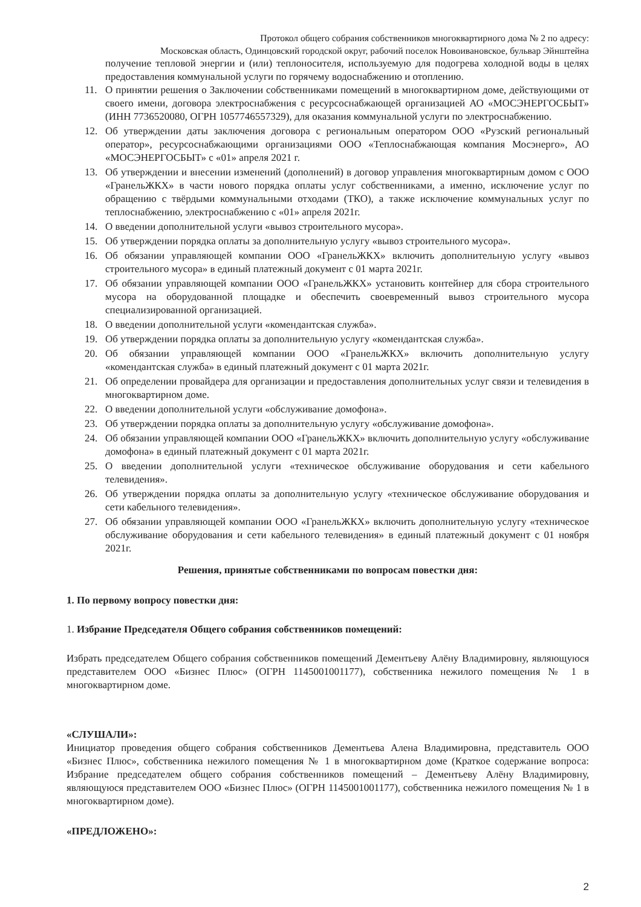Протокол общего собрания собственников многоквартирного дома № 2 по адресу:
Московская область, Одинцовский городской округ, рабочий поселок Новоивановское, бульвар Эйнштейна
получение тепловой энергии и (или) теплоносителя, используемую для подогрева холодной воды в целях предоставления коммунальной услуги по горячему водоснабжению и отоплению.
11. О принятии решения о Заключении собственниками помещений в многоквартирном доме, действующими от своего имени, договора электроснабжения с ресурсоснабжающей организацией АО «МОСЭНЕРГОСБЫТ» (ИНН 7736520080, ОГРН 1057746557329), для оказания коммунальной услуги по электроснабжению.
12. Об утверждении даты заключения договора с региональным оператором ООО «Рузский региональный оператор», ресурсоснабжающими организациями ООО «Теплоснабжающая компания Мосэнерго», АО «МОСЭНЕРГОСБЫТ» с «01» апреля 2021 г.
13. Об утверждении и внесении изменений (дополнений) в договор управления многоквартирным домом с ООО «ГранельЖКХ» в части нового порядка оплаты услуг собственниками, а именно, исключение услуг по обращению с твёрдыми коммунальными отходами (ТКО), а также исключение коммунальных услуг по теплоснабжению, электроснабжению с «01» апреля 2021г.
14. О введении дополнительной услуги «вывоз строительного мусора».
15. Об утверждении порядка оплаты за дополнительную услугу «вывоз строительного мусора».
16. Об обязании управляющей компании ООО «ГранельЖКХ» включить дополнительную услугу «вывоз строительного мусора» в единый платежный документ с 01 марта 2021г.
17. Об обязании управляющей компании ООО «ГранельЖКХ» установить контейнер для сбора строительного мусора на оборудованной площадке и обеспечить своевременный вывоз строительного мусора специализированной организацией.
18. О введении дополнительной услуги «комендантская служба».
19. Об утверждении порядка оплаты за дополнительную услугу «комендантская служба».
20. Об обязании управляющей компании ООО «ГранельЖКХ» включить дополнительную услугу «комендантская служба» в единый платежный документ с 01 марта 2021г.
21. Об определении провайдера для организации и предоставления дополнительных услуг связи и телевидения в многоквартирном доме.
22. О введении дополнительной услуги «обслуживание домофона».
23. Об утверждении порядка оплаты за дополнительную услугу «обслуживание домофона».
24. Об обязании управляющей компании ООО «ГранельЖКХ» включить дополнительную услугу «обслуживание домофона» в единый платежный документ с 01 марта 2021г.
25. О введении дополнительной услуги «техническое обслуживание оборудования и сети кабельного телевидения».
26. Об утверждении порядка оплаты за дополнительную услугу «техническое обслуживание оборудования и сети кабельного телевидения».
27. Об обязании управляющей компании ООО «ГранельЖКХ» включить дополнительную услугу «техническое обслуживание оборудования и сети кабельного телевидения» в единый платежный документ с 01 ноября 2021г.
Решения, принятые собственниками по вопросам повестки дня:
1. По первому вопросу повестки дня:
1. Избрание Председателя Общего собрания собственников помещений:
Избрать председателем Общего собрания собственников помещений Дементьеву Алёну Владимировну, являющуюся представителем ООО «Бизнес Плюс» (ОГРН 1145001001177), собственника нежилого помещения № 1 в многоквартирном доме.
«СЛУШАЛИ»:
Инициатор проведения общего собрания собственников Дементьева Алена Владимировна, представитель ООО «Бизнес Плюс», собственника нежилого помещения № 1 в многоквартирном доме (Краткое содержание вопроса: Избрание председателем общего собрания собственников помещений – Дементьеву Алёну Владимировну, являющуюся представителем ООО «Бизнес Плюс» (ОГРН 1145001001177), собственника нежилого помещения № 1 в многоквартирном доме).
«ПРЕДЛОЖЕНО»:
2